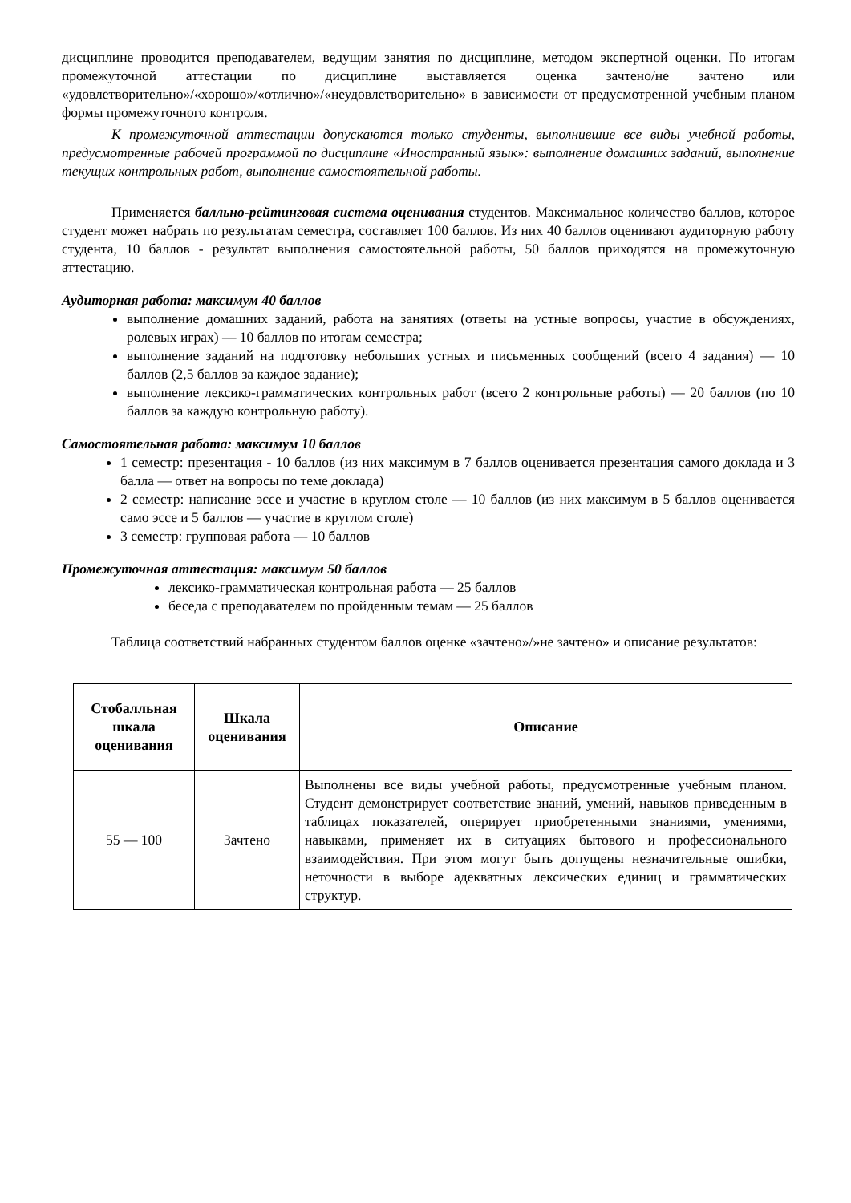дисциплине проводится преподавателем, ведущим занятия по дисциплине, методом экспертной оценки. По итогам промежуточной аттестации по дисциплине выставляется оценка зачтено/не зачтено или «удовлетворительно»/«хорошо»/«отлично»/«неудовлетворительно» в зависимости от предусмотренной учебным планом формы промежуточного контроля.
К промежуточной аттестации допускаются только студенты, выполнившие все виды учебной работы, предусмотренные рабочей программой по дисциплине «Иностранный язык»: выполнение домашних заданий, выполнение текущих контрольных работ, выполнение самостоятельной работы.
Применяется балльно-рейтинговая система оценивания студентов. Максимальное количество баллов, которое студент может набрать по результатам семестра, составляет 100 баллов. Из них 40 баллов оценивают аудиторную работу студента, 10 баллов - результат выполнения самостоятельной работы, 50 баллов приходятся на промежуточную аттестацию.
Аудиторная работа: максимум 40 баллов
выполнение домашних заданий, работа на занятиях (ответы на устные вопросы, участие в обсуждениях, ролевых играх) — 10 баллов по итогам семестра;
выполнение заданий на подготовку небольших устных и письменных сообщений (всего 4 задания) — 10 баллов (2,5 баллов за каждое задание);
выполнение лексико-грамматических контрольных работ (всего 2 контрольные работы) — 20 баллов (по 10 баллов за каждую контрольную работу).
Самостоятельная работа: максимум 10 баллов
1 семестр: презентация - 10 баллов (из них максимум в 7 баллов оценивается презентация самого доклада и 3 балла — ответ на вопросы по теме доклада)
2 семестр: написание эссе и участие в круглом столе — 10 баллов (из них максимум в 5 баллов оценивается само эссе и 5 баллов — участие в круглом столе)
3 семестр: групповая работа — 10 баллов
Промежуточная аттестация: максимум 50 баллов
лексико-грамматическая контрольная работа — 25 баллов
беседа с преподавателем по пройденным темам — 25 баллов
Таблица соответствий набранных студентом баллов оценке «зачтено»/»не зачтено» и описание результатов:
| Стобалльная шкала оценивания | Шкала оценивания | Описание |
| --- | --- | --- |
| 55 — 100 | Зачтено | Выполнены все виды учебной работы, предусмотренные учебным планом. Студент демонстрирует соответствие знаний, умений, навыков приведенным в таблицах показателей, оперирует приобретенными знаниями, умениями, навыками, применяет их в ситуациях бытового и профессионального взаимодействия. При этом могут быть допущены незначительные ошибки, неточности в выборе адекватных лексических единиц и грамматических структур. |